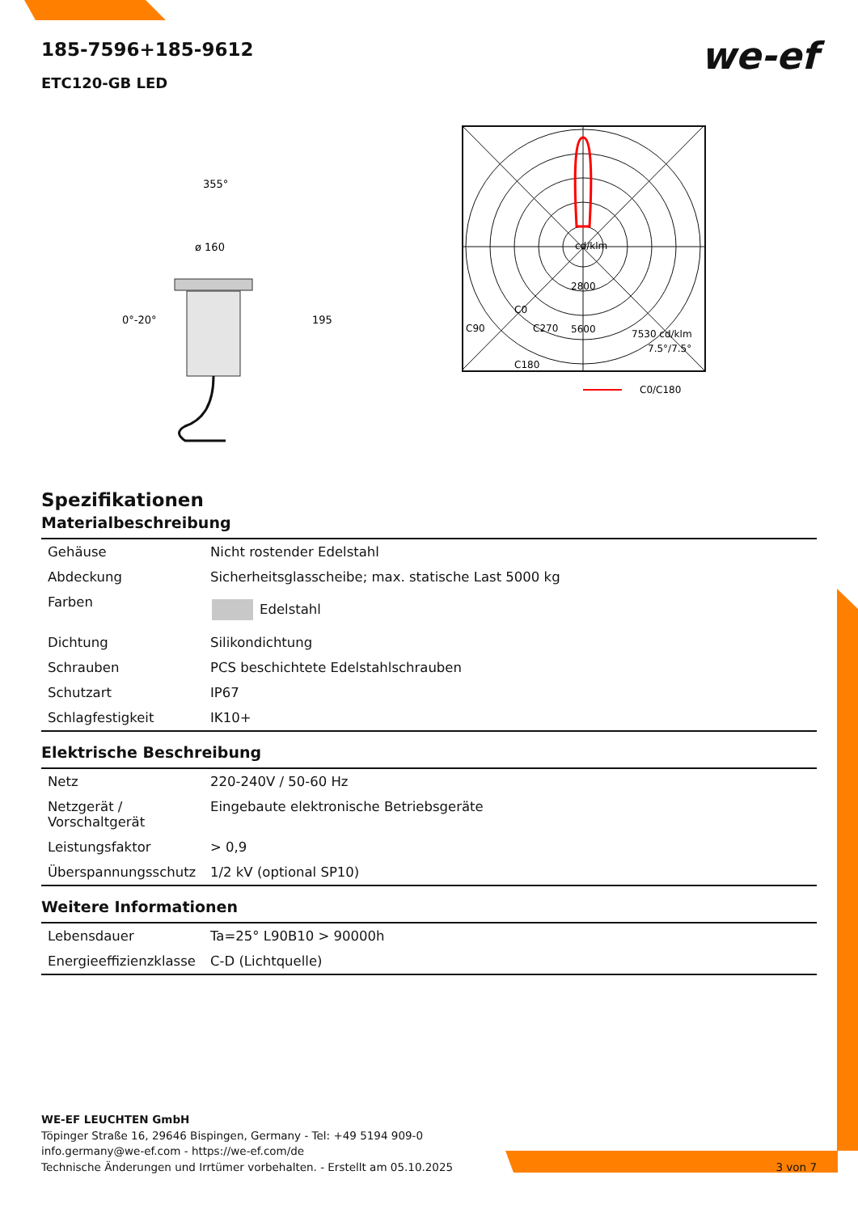we-ef
185-7596+185-9612
ETC120-GB LED
355°
ø 160
0°-20°
195
cd/klm
2800
5600
7530 cd/klm
7.5°/7.5°
C90
C0
C270
C180
C0/C180
Spezifikationen
Materialbeschreibung
| Gehäuse | Nicht rostender Edelstahl |
| Abdeckung | Sicherheitsglasscheibe; max. statische Last 5000 kg |
| Farben | Edelstahl |
| Dichtung | Silikondichtung |
| Schrauben | PCS beschichtete Edelstahlschrauben |
| Schutzart | IP67 |
| Schlagfestigkeit | IK10+ |
Elektrische Beschreibung
| Netz | 220-240V / 50-60 Hz |
| Netzgerät / Vorschaltgerät | Eingebaute elektronische Betriebsgeräte |
| Leistungsfaktor | > 0,9 |
| Überspannungsschutz | 1/2 kV (optional SP10) |
Weitere Informationen
| Lebensdauer | Ta=25° L90B10 > 90000h |
| Energieeffizienzklasse | C-D (Lichtquelle) |
WE-EF LEUCHTEN GmbH
Töpinger Straße 16, 29646 Bispingen, Germany - Tel: +49 5194 909-0
info.germany@we-ef.com - https://we-ef.com/de
Technische Änderungen und Irrtümer vorbehalten. - Erstellt am 05.10.2025 3 von 7